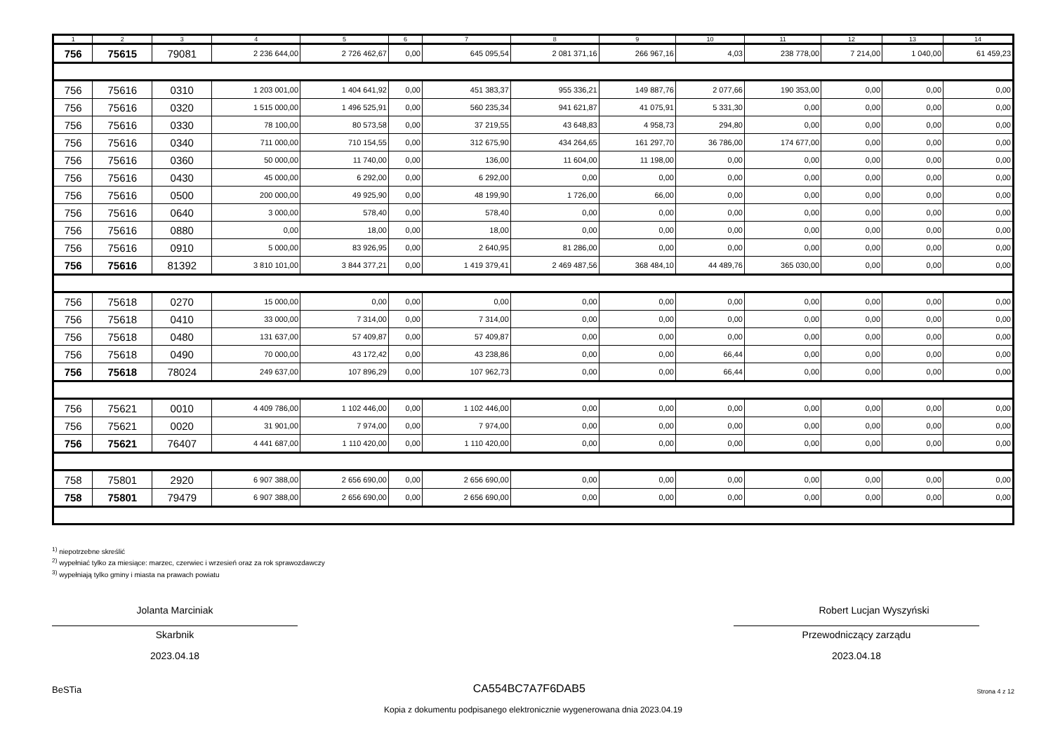| 1 | 2 | 3 | 4 | 5 | 6 | 7 | 8 | 9 | 10 | 11 | 12 | 13 | 14 |
| --- | --- | --- | --- | --- | --- | --- | --- | --- | --- | --- | --- | --- | --- |
| 756 | 75615 | 79081 | 2 236 644,00 | 2 726 462,67 | 0,00 | 645 095,54 | 2 081 371,16 | 266 967,16 | 4,03 | 238 778,00 | 7 214,00 | 1 040,00 | 61 459,23 |
| 756 | 75616 | 0310 | 1 203 001,00 | 1 404 641,92 | 0,00 | 451 383,37 | 955 336,21 | 149 887,76 | 2 077,66 | 190 353,00 | 0,00 | 0,00 | 0,00 |
| 756 | 75616 | 0320 | 1 515 000,00 | 1 496 525,91 | 0,00 | 560 235,34 | 941 621,87 | 41 075,91 | 5 331,30 | 0,00 | 0,00 | 0,00 | 0,00 |
| 756 | 75616 | 0330 | 78 100,00 | 80 573,58 | 0,00 | 37 219,55 | 43 648,83 | 4 958,73 | 294,80 | 0,00 | 0,00 | 0,00 | 0,00 |
| 756 | 75616 | 0340 | 711 000,00 | 710 154,55 | 0,00 | 312 675,90 | 434 264,65 | 161 297,70 | 36 786,00 | 174 677,00 | 0,00 | 0,00 | 0,00 |
| 756 | 75616 | 0360 | 50 000,00 | 11 740,00 | 0,00 | 136,00 | 11 604,00 | 11 198,00 | 0,00 | 0,00 | 0,00 | 0,00 | 0,00 |
| 756 | 75616 | 0430 | 45 000,00 | 6 292,00 | 0,00 | 6 292,00 | 0,00 | 0,00 | 0,00 | 0,00 | 0,00 | 0,00 | 0,00 |
| 756 | 75616 | 0500 | 200 000,00 | 49 925,90 | 0,00 | 48 199,90 | 1 726,00 | 66,00 | 0,00 | 0,00 | 0,00 | 0,00 | 0,00 |
| 756 | 75616 | 0640 | 3 000,00 | 578,40 | 0,00 | 578,40 | 0,00 | 0,00 | 0,00 | 0,00 | 0,00 | 0,00 | 0,00 |
| 756 | 75616 | 0880 | 0,00 | 18,00 | 0,00 | 18,00 | 0,00 | 0,00 | 0,00 | 0,00 | 0,00 | 0,00 | 0,00 |
| 756 | 75616 | 0910 | 5 000,00 | 83 926,95 | 0,00 | 2 640,95 | 81 286,00 | 0,00 | 0,00 | 0,00 | 0,00 | 0,00 | 0,00 |
| 756 | 75616 | 81392 | 3 810 101,00 | 3 844 377,21 | 0,00 | 1 419 379,41 | 2 469 487,56 | 368 484,10 | 44 489,76 | 365 030,00 | 0,00 | 0,00 | 0,00 |
| 756 | 75618 | 0270 | 15 000,00 | 0,00 | 0,00 | 0,00 | 0,00 | 0,00 | 0,00 | 0,00 | 0,00 | 0,00 | 0,00 |
| 756 | 75618 | 0410 | 33 000,00 | 7 314,00 | 0,00 | 7 314,00 | 0,00 | 0,00 | 0,00 | 0,00 | 0,00 | 0,00 | 0,00 |
| 756 | 75618 | 0480 | 131 637,00 | 57 409,87 | 0,00 | 57 409,87 | 0,00 | 0,00 | 0,00 | 0,00 | 0,00 | 0,00 | 0,00 |
| 756 | 75618 | 0490 | 70 000,00 | 43 172,42 | 0,00 | 43 238,86 | 0,00 | 0,00 | 66,44 | 0,00 | 0,00 | 0,00 | 0,00 |
| 756 | 75618 | 78024 | 249 637,00 | 107 896,29 | 0,00 | 107 962,73 | 0,00 | 0,00 | 66,44 | 0,00 | 0,00 | 0,00 | 0,00 |
| 756 | 75621 | 0010 | 4 409 786,00 | 1 102 446,00 | 0,00 | 1 102 446,00 | 0,00 | 0,00 | 0,00 | 0,00 | 0,00 | 0,00 | 0,00 |
| 756 | 75621 | 0020 | 31 901,00 | 7 974,00 | 0,00 | 7 974,00 | 0,00 | 0,00 | 0,00 | 0,00 | 0,00 | 0,00 | 0,00 |
| 756 | 75621 | 76407 | 4 441 687,00 | 1 110 420,00 | 0,00 | 1 110 420,00 | 0,00 | 0,00 | 0,00 | 0,00 | 0,00 | 0,00 | 0,00 |
| 758 | 75801 | 2920 | 6 907 388,00 | 2 656 690,00 | 0,00 | 2 656 690,00 | 0,00 | 0,00 | 0,00 | 0,00 | 0,00 | 0,00 | 0,00 |
| 758 | 75801 | 79479 | 6 907 388,00 | 2 656 690,00 | 0,00 | 2 656 690,00 | 0,00 | 0,00 | 0,00 | 0,00 | 0,00 | 0,00 | 0,00 |
<sup>1)</sup> niepotrzebne skreślić
<sup>2)</sup> wypełniać tylko za miesiące: marzec, czerwiec i wrzesień oraz za rok sprawozdawczy
<sup>3)</sup> wypełniają tylko gminy i miasta na prawach powiatu
Jolanta Marciniak
Skarbnik
2023.04.18
Robert Lucjan Wyszyński
Przewodniczący zarządu
2023.04.18
BeSTia CA554BC7A7F6DAB5 Strona 4 z 12
Kopia z dokumentu podpisanego elektronicznie wygenerowana dnia 2023.04.19